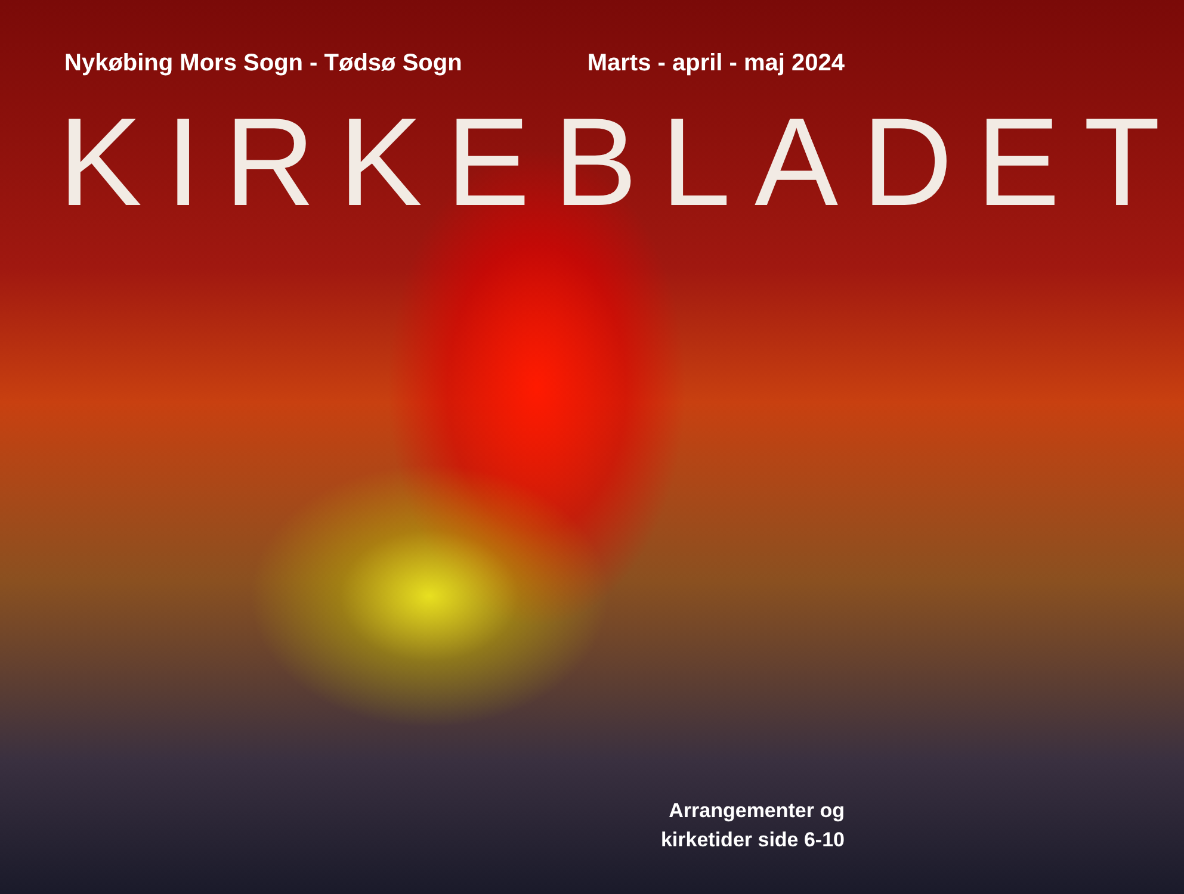Nykøbing Mors Sogn - Tødsø Sogn
Marts - april - maj 2024
KIRKEBLADET
Arrangementer og
kirketider side 6-10